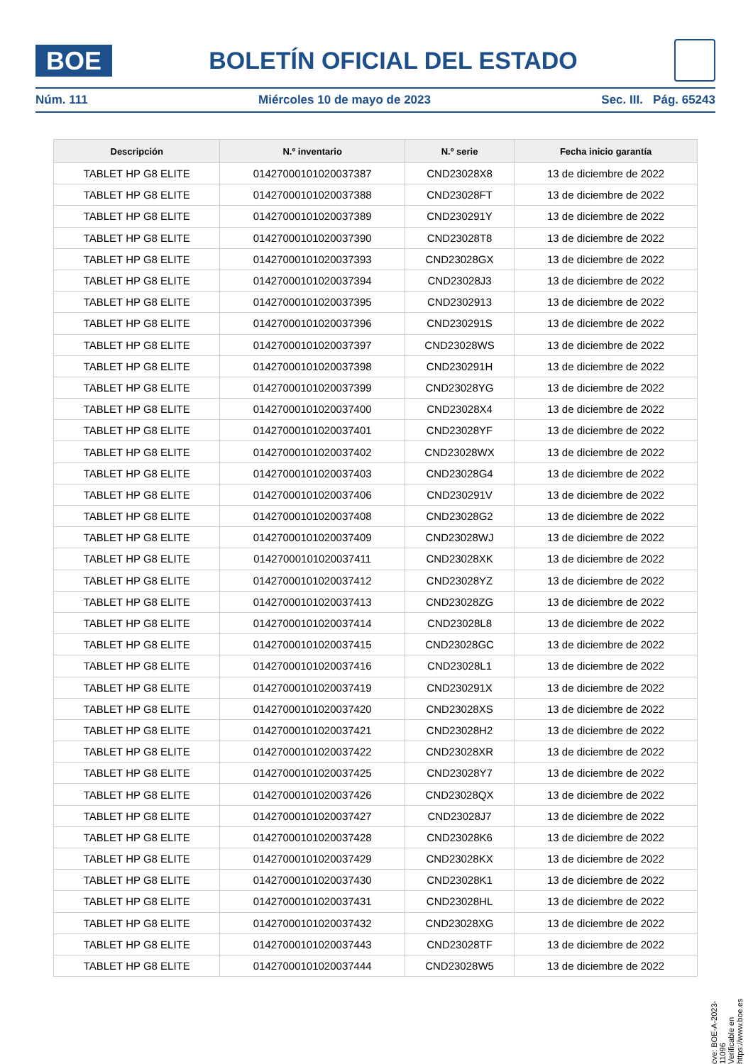BOE
BOLETÍN OFICIAL DEL ESTADO
Núm. 111 Miércoles 10 de mayo de 2023 Sec. III. Pág. 65243
| Descripción | N.º inventario | N.º serie | Fecha inicio garantía |
| --- | --- | --- | --- |
| TABLET HP G8 ELITE | 01427000101020037387 | CND23028X8 | 13 de diciembre de 2022 |
| TABLET HP G8 ELITE | 01427000101020037388 | CND23028FT | 13 de diciembre de 2022 |
| TABLET HP G8 ELITE | 01427000101020037389 | CND230291Y | 13 de diciembre de 2022 |
| TABLET HP G8 ELITE | 01427000101020037390 | CND23028T8 | 13 de diciembre de 2022 |
| TABLET HP G8 ELITE | 01427000101020037393 | CND23028GX | 13 de diciembre de 2022 |
| TABLET HP G8 ELITE | 01427000101020037394 | CND23028J3 | 13 de diciembre de 2022 |
| TABLET HP G8 ELITE | 01427000101020037395 | CND2302913 | 13 de diciembre de 2022 |
| TABLET HP G8 ELITE | 01427000101020037396 | CND230291S | 13 de diciembre de 2022 |
| TABLET HP G8 ELITE | 01427000101020037397 | CND23028WS | 13 de diciembre de 2022 |
| TABLET HP G8 ELITE | 01427000101020037398 | CND230291H | 13 de diciembre de 2022 |
| TABLET HP G8 ELITE | 01427000101020037399 | CND23028YG | 13 de diciembre de 2022 |
| TABLET HP G8 ELITE | 01427000101020037400 | CND23028X4 | 13 de diciembre de 2022 |
| TABLET HP G8 ELITE | 01427000101020037401 | CND23028YF | 13 de diciembre de 2022 |
| TABLET HP G8 ELITE | 01427000101020037402 | CND23028WX | 13 de diciembre de 2022 |
| TABLET HP G8 ELITE | 01427000101020037403 | CND23028G4 | 13 de diciembre de 2022 |
| TABLET HP G8 ELITE | 01427000101020037406 | CND230291V | 13 de diciembre de 2022 |
| TABLET HP G8 ELITE | 01427000101020037408 | CND23028G2 | 13 de diciembre de 2022 |
| TABLET HP G8 ELITE | 01427000101020037409 | CND23028WJ | 13 de diciembre de 2022 |
| TABLET HP G8 ELITE | 01427000101020037411 | CND23028XK | 13 de diciembre de 2022 |
| TABLET HP G8 ELITE | 01427000101020037412 | CND23028YZ | 13 de diciembre de 2022 |
| TABLET HP G8 ELITE | 01427000101020037413 | CND23028ZG | 13 de diciembre de 2022 |
| TABLET HP G8 ELITE | 01427000101020037414 | CND23028L8 | 13 de diciembre de 2022 |
| TABLET HP G8 ELITE | 01427000101020037415 | CND23028GC | 13 de diciembre de 2022 |
| TABLET HP G8 ELITE | 01427000101020037416 | CND23028L1 | 13 de diciembre de 2022 |
| TABLET HP G8 ELITE | 01427000101020037419 | CND230291X | 13 de diciembre de 2022 |
| TABLET HP G8 ELITE | 01427000101020037420 | CND23028XS | 13 de diciembre de 2022 |
| TABLET HP G8 ELITE | 01427000101020037421 | CND23028H2 | 13 de diciembre de 2022 |
| TABLET HP G8 ELITE | 01427000101020037422 | CND23028XR | 13 de diciembre de 2022 |
| TABLET HP G8 ELITE | 01427000101020037425 | CND23028Y7 | 13 de diciembre de 2022 |
| TABLET HP G8 ELITE | 01427000101020037426 | CND23028QX | 13 de diciembre de 2022 |
| TABLET HP G8 ELITE | 01427000101020037427 | CND23028J7 | 13 de diciembre de 2022 |
| TABLET HP G8 ELITE | 01427000101020037428 | CND23028K6 | 13 de diciembre de 2022 |
| TABLET HP G8 ELITE | 01427000101020037429 | CND23028KX | 13 de diciembre de 2022 |
| TABLET HP G8 ELITE | 01427000101020037430 | CND23028K1 | 13 de diciembre de 2022 |
| TABLET HP G8 ELITE | 01427000101020037431 | CND23028HL | 13 de diciembre de 2022 |
| TABLET HP G8 ELITE | 01427000101020037432 | CND23028XG | 13 de diciembre de 2022 |
| TABLET HP G8 ELITE | 01427000101020037443 | CND23028TF | 13 de diciembre de 2022 |
| TABLET HP G8 ELITE | 01427000101020037444 | CND23028W5 | 13 de diciembre de 2022 |
cve: BOE-A-2023-11096
Verificable en https://www.boe.es